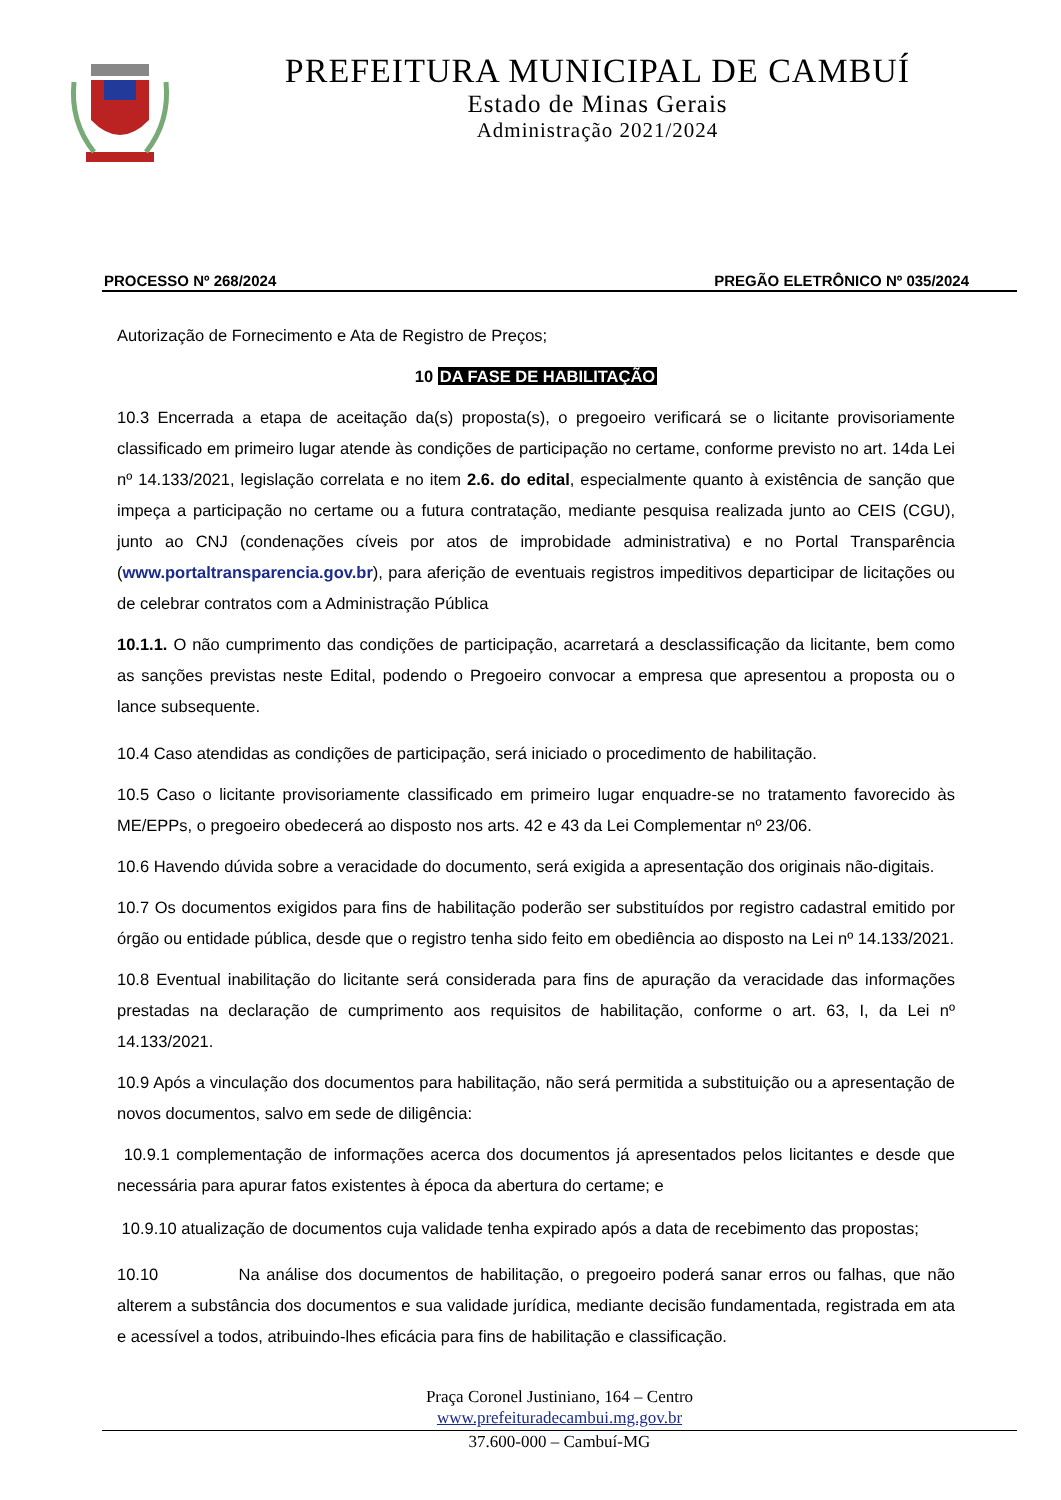PREFEITURA MUNICIPAL DE CAMBUÍ
Estado de Minas Gerais
Administração 2021/2024
PROCESSO Nº 268/2024 PREGÃO ELETRÔNICO Nº 035/2024
Autorização de Fornecimento e Ata de Registro de Preços;
10 DA FASE DE HABILITAÇÃO
10.3 Encerrada a etapa de aceitação da(s) proposta(s), o pregoeiro verificará se o licitante provisoriamente classificado em primeiro lugar atende às condições de participação no certame, conforme previsto no art. 14da Lei nº 14.133/2021, legislação correlata e no item 2.6. do edital, especialmente quanto à existência de sanção que impeça a participação no certame ou a futura contratação, mediante pesquisa realizada junto ao CEIS (CGU), junto ao CNJ (condenações cíveis por atos de improbidade administrativa) e no Portal Transparência (www.portaltransparencia.gov.br), para aferição de eventuais registros impeditivos departicipar de licitações ou de celebrar contratos com a Administração Pública
10.1.1. O não cumprimento das condições de participação, acarretará a desclassificação da licitante, bem como as sanções previstas neste Edital, podendo o Pregoeiro convocar a empresa que apresentou a proposta ou o lance subsequente.
10.4 Caso atendidas as condições de participação, será iniciado o procedimento de habilitação.
10.5 Caso o licitante provisoriamente classificado em primeiro lugar enquadre-se no tratamento favorecido às ME/EPPs, o pregoeiro obedecerá ao disposto nos arts. 42 e 43 da Lei Complementar nº 23/06.
10.6 Havendo dúvida sobre a veracidade do documento, será exigida a apresentação dos originais não-digitais.
10.7 Os documentos exigidos para fins de habilitação poderão ser substituídos por registro cadastral emitido por órgão ou entidade pública, desde que o registro tenha sido feito em obediência ao disposto na Lei nº 14.133/2021.
10.8 Eventual inabilitação do licitante será considerada para fins de apuração da veracidade das informações prestadas na declaração de cumprimento aos requisitos de habilitação, conforme o art. 63, I, da Lei nº 14.133/2021.
10.9 Após a vinculação dos documentos para habilitação, não será permitida a substituição ou a apresentação de novos documentos, salvo em sede de diligência:
10.9.1 complementação de informações acerca dos documentos já apresentados pelos licitantes e desde que necessária para apurar fatos existentes à época da abertura do certame; e
10.9.10 atualização de documentos cuja validade tenha expirado após a data de recebimento das propostas;
10.10 Na análise dos documentos de habilitação, o pregoeiro poderá sanar erros ou falhas, que não alterem a substância dos documentos e sua validade jurídica, mediante decisão fundamentada, registrada em ata e acessível a todos, atribuindo-lhes eficácia para fins de habilitação e classificação.
Praça Coronel Justiniano, 164 – Centro
www.prefeituradecambui.mg.gov.br
37.600-000 – Cambuí-MG